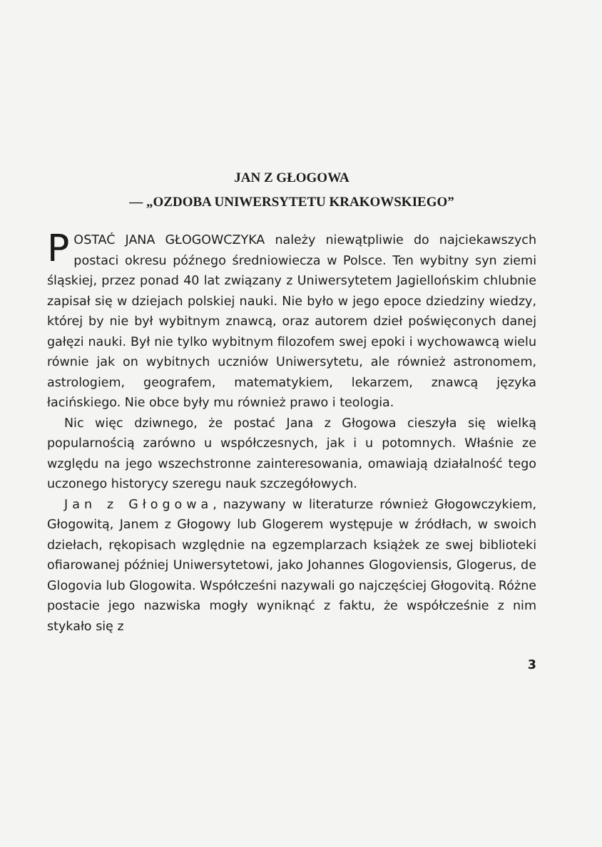JAN Z GŁOGOWA
— „OZDOBA UNIWERSYTETU KRAKOWSKIEGO”
POSTAĆ JANA GŁOGOWCZYKA należy niewątpliwie do najciekawszych postaci okresu późnego średniowiecza w Polsce. Ten wybitny syn ziemi śląskiej, przez ponad 40 lat związany z Uniwersytetem Jagiellońskim chlubnie zapisał się w dziejach polskiej nauki. Nie było w jego epoce dziedziny wiedzy, której by nie był wybitnym znawcą, oraz autorem dzieł poświęconych danej gałęzi nauki. Był nie tylko wybitnym filozofem swej epoki i wychowawcą wielu równie jak on wybitnych uczniów Uniwersytetu, ale również astronomem, astrologiem, geografem, matematykiem, lekarzem, znawcą języka łacińskiego. Nie obce były mu również prawo i teologia.
Nic więc dziwnego, że postać Jana z Głogowa cieszyła się wielką popularnością zarówno u współczesnych, jak i u potomnych. Właśnie ze względu na jego wszechstronne zainteresowania, omawiają działalność tego uczonego historycy szeregu nauk szczegółowych.
Jan z Głogowa, nazywany w literaturze również Głogowczykiem, Głogowitą, Janem z Głogowy lub Glogerem występuje w źródłach, w swoich dziełach, rękopisach względnie na egzemplarzach książek ze swej biblioteki ofiarowanej później Uniwersytetowi, jako Johannes Glogoviensis, Glogerus, de Glogovia lub Glogowita. Współcześni nazywali go najczęściej Głogovitą. Różne postacie jego nazwiska mogły wyniknąć z faktu, że współcześnie z nim stykało się z
3